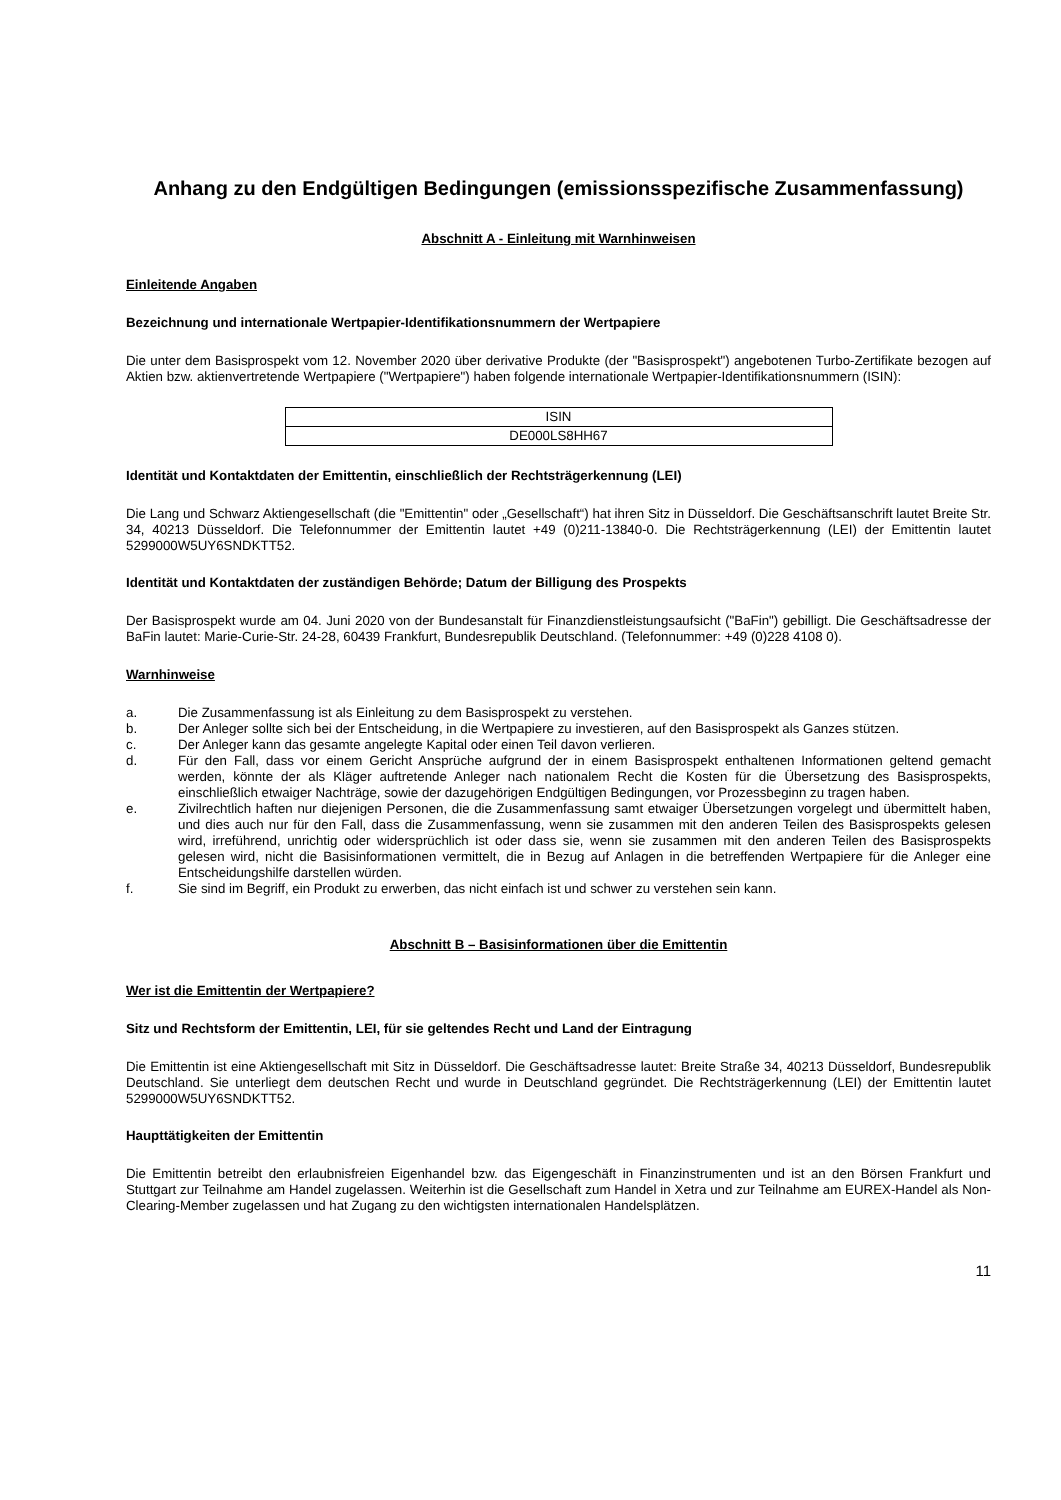Anhang zu den Endgültigen Bedingungen (emissionsspezifische Zusammenfassung)
Abschnitt A - Einleitung mit Warnhinweisen
Einleitende Angaben
Bezeichnung und internationale Wertpapier-Identifikationsnummern der Wertpapiere
Die unter dem Basisprospekt vom 12. November 2020 über derivative Produkte (der "Basisprospekt") angebotenen Turbo-Zertifikate bezogen auf Aktien bzw. aktienvertretende Wertpapiere ("Wertpapiere") haben folgende internationale Wertpapier-Identifikationsnummern (ISIN):
| ISIN |
| DE000LS8HH67 |
Identität und Kontaktdaten der Emittentin, einschließlich der Rechtsträgerkennung (LEI)
Die Lang und Schwarz Aktiengesellschaft (die "Emittentin" oder „Gesellschaft“) hat ihren Sitz in Düsseldorf. Die Geschäftsanschrift lautet Breite Str. 34, 40213 Düsseldorf. Die Telefonnummer der Emittentin lautet +49 (0)211-13840-0. Die Rechtsträgerkennung (LEI) der Emittentin lautet 5299000W5UY6SNDKTT52.
Identität und Kontaktdaten der zuständigen Behörde; Datum der Billigung des Prospekts
Der Basisprospekt wurde am 04. Juni 2020 von der Bundesanstalt für Finanzdienstleistungsaufsicht ("BaFin") gebilligt. Die Geschäftsadresse der BaFin lautet: Marie-Curie-Str. 24-28, 60439 Frankfurt, Bundesrepublik Deutschland. (Telefonnummer: +49 (0)228 4108 0).
Warnhinweise
a. Die Zusammenfassung ist als Einleitung zu dem Basisprospekt zu verstehen.
b. Der Anleger sollte sich bei der Entscheidung, in die Wertpapiere zu investieren, auf den Basisprospekt als Ganzes stützen.
c. Der Anleger kann das gesamte angelegte Kapital oder einen Teil davon verlieren.
d. Für den Fall, dass vor einem Gericht Ansprüche aufgrund der in einem Basisprospekt enthaltenen Informationen geltend gemacht werden, könnte der als Kläger auftretende Anleger nach nationalem Recht die Kosten für die Übersetzung des Basisprospekts, einschließlich etwaiger Nachträge, sowie der dazugehörigen Endgültigen Bedingungen, vor Prozessbeginn zu tragen haben.
e. Zivilrechtlich haften nur diejenigen Personen, die die Zusammenfassung samt etwaiger Übersetzungen vorgelegt und übermittelt haben, und dies auch nur für den Fall, dass die Zusammenfassung, wenn sie zusammen mit den anderen Teilen des Basisprospekts gelesen wird, irreführend, unrichtig oder widersprüchlich ist oder dass sie, wenn sie zusammen mit den anderen Teilen des Basisprospekts gelesen wird, nicht die Basisinformationen vermittelt, die in Bezug auf Anlagen in die betreffenden Wertpapiere für die Anleger eine Entscheidungshilfe darstellen würden.
f. Sie sind im Begriff, ein Produkt zu erwerben, das nicht einfach ist und schwer zu verstehen sein kann.
Abschnitt B – Basisinformationen über die Emittentin
Wer ist die Emittentin der Wertpapiere?
Sitz und Rechtsform der Emittentin, LEI, für sie geltendes Recht und Land der Eintragung
Die Emittentin ist eine Aktiengesellschaft mit Sitz in Düsseldorf. Die Geschäftsadresse lautet: Breite Straße 34, 40213 Düsseldorf, Bundesrepublik Deutschland. Sie unterliegt dem deutschen Recht und wurde in Deutschland gegründet. Die Rechtsträgerkennung (LEI) der Emittentin lautet 5299000W5UY6SNDKTT52.
Haupttätigkeiten der Emittentin
Die Emittentin betreibt den erlaubnisfreien Eigenhandel bzw. das Eigengeschäft in Finanzinstrumenten und ist an den Börsen Frankfurt und Stuttgart zur Teilnahme am Handel zugelassen. Weiterhin ist die Gesellschaft zum Handel in Xetra und zur Teilnahme am EUREX-Handel als Non-Clearing-Member zugelassen und hat Zugang zu den wichtigsten internationalen Handelsplätzen.
11